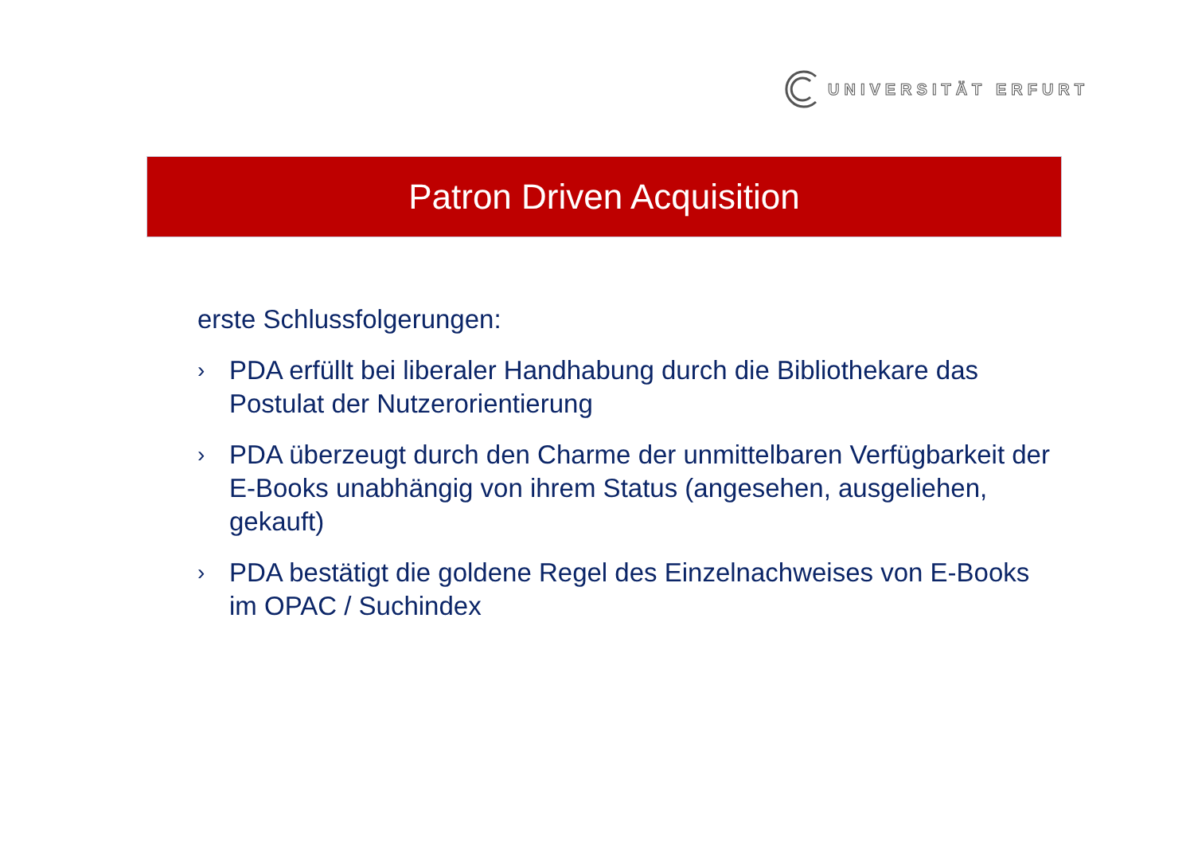UNIVERSITÄT ERFURT
Patron Driven Acquisition
erste Schlussfolgerungen:
›
PDA erfüllt bei liberaler Handhabung durch die Bibliothekare das Postulat der Nutzerorientierung
›
PDA überzeugt durch den Charme der unmittelbaren Verfügbarkeit der E-Books unabhängig von ihrem Status (angesehen, ausgeliehen, gekauft)
›
PDA bestätigt die goldene Regel des Einzelnachweises von E-Books im OPAC / Suchindex